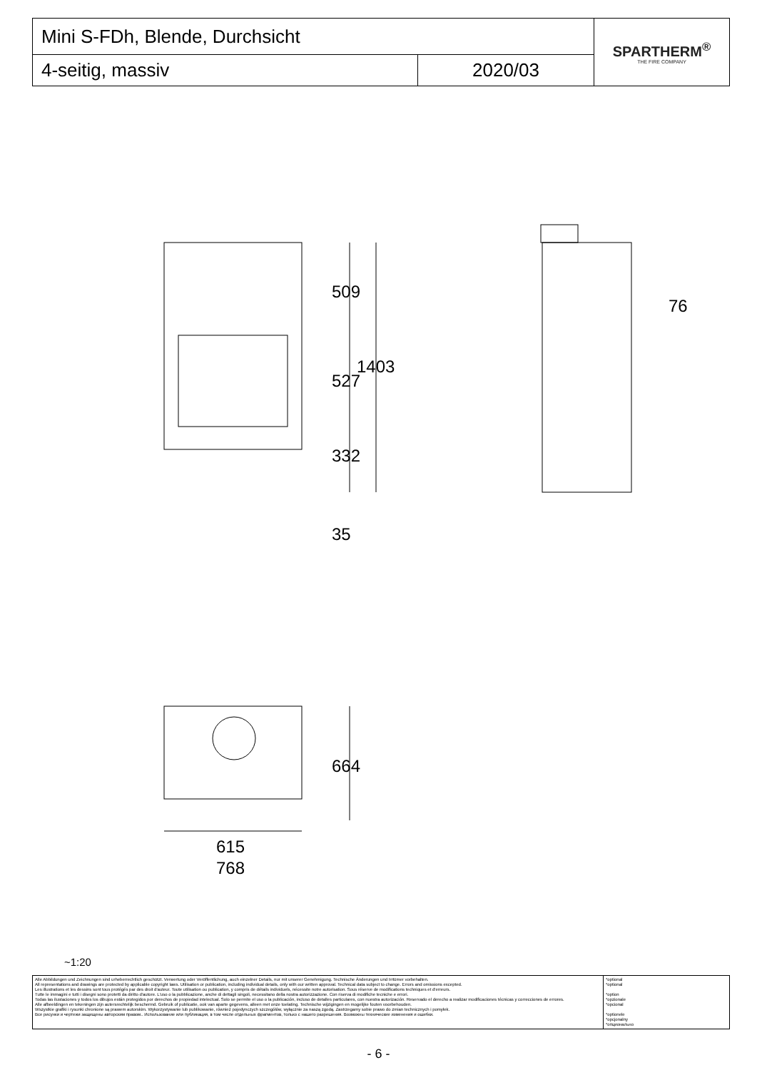| Mini S-FDh, Blende, Durchsicht | | SPARTHERM<sup>®</sup> THE FIRE COMPANY |
| 4-seitig, massiv | 2020/03 | |
509
527
1403
332
35
76
664
615
768
~1:20
| Alle Abbildungen und Zeichnungen sind urheberrechtlich geschützt. Verwertung oder Veröffentlichung, auch einzelner Details, nur mit unserer Genehmigung. Technische Änderungen und Irrtümer vorbehalten. All representations and drawings are protected by applicable copyright laws. Utilisation or publication, including individual details, only with our written approval. Technical data subject to change. Errors and omissions excepted. Les illustrations et les dessins sont tous protégés par des droit d'auteur. Toute utilisation ou publication, y compris de détails individuels, nécessite notre autorisation. Sous réserve de modifications techniques et d'erreurs. Tutte le immagini e tutti i disegni sono protetti da diritto d'autore. L'uso o la pubblicazione, anche di dettagli singoli, necessitano della nostra autorizzazione. Con riserva di modifiche tecniche e errori. Todas las ilustaciones y todos los dibujos están protegidos por derechos de propiedad intelectual. Solo se permite el uso o la publicación, incluso de detalles particulares, con nuestra autorización. Reservado el derecho a realizar modificaciones técnicas y correcciones de errores. Alle afbeeldingen en tekeningen zijn autersrechtelijk beschermd. Gebruik of publicatie, ook van aparte gegevens, alleen met onze toelating. Technische wijzigingen en mogelijke fouten voorbehouden. Wszystkie grafiki i rysunki chronione są prawem autorskim. Wykorzystywanie lub publikowanie, również pojedynczych szczegółów, wyłącznie za naszą zgodą. Zastrzegamy sobie prawo do zmian technicznych i pomyłek. Все рисунки и чертежи защищены авторским правом.. Использование или публикация, в том числе отдельных фрагментов, только с нашего разрешения. Возможны технические изменения и ошибки. | *optional *optional *option *opzionale *opcional *optionele *opcjonalny *опционально |
- 6 -